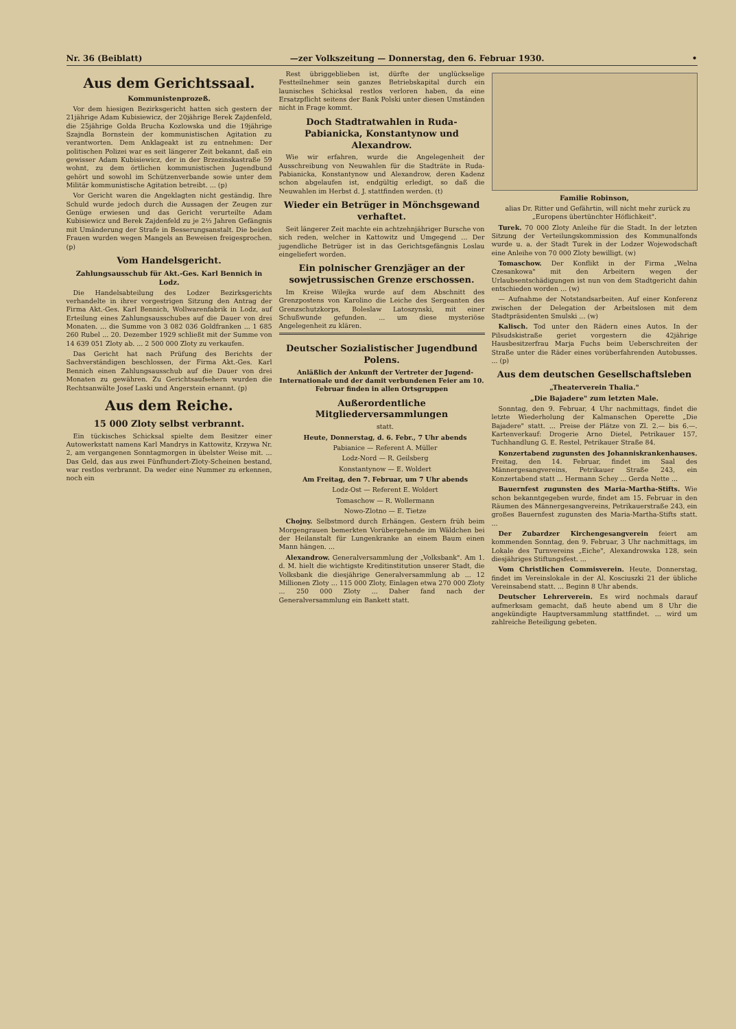Nr. 36 (Beiblatt) —zer Volkszeitung — Donnerstag, den 6. Februar 1930. •
Aus dem Gerichtssaal.
Kommunistenprozeß.
Vor dem hiesigen Bezirksgericht hatten sich gestern der 21jährige Adam Kubisiewicz, der 20jährige Berek Zajdenfeld, die 25jährige Golda Brucha Kozlowska und die 19jährige Szajndla Bornstein der kommunistischen Agitation zu verantworten. Dem Anklageakt ist zu entnehmen: Der politischen Polizei war es seit längerer Zeit bekannt, daß ein gewisser Adam Kubisiewicz, der in der Brzezinskastraße 59 wohnt, zu dem örtlichen kommunistischen Jugendbund gehört und sowohl im Schützenverbande sowie unter dem Militär kommunistische Agitation betreibt. ... (p)
Vor Gericht waren die Angeklagten nicht geständig. Ihre Schuld wurde jedoch durch die Aussagen der Zeugen zur Genüge erwiesen und das Gericht verurteilte Adam Kubisiewicz und Berek Zajdenfeld zu je 2½ Jahren Gefängnis mit Umänderung der Strafe in Besserungsanstalt. Die beiden Frauen wurden wegen Mangels an Beweisen freigesprochen. (p)
Vom Handelsgericht.
Zahlungsausschub für Akt.-Ges. Karl Bennich in Lodz.
Die Handelsabteilung des Lodzer Bezirksgerichts verhandelte in ihrer vorgestrigen Sitzung den Antrag der Firma Akt.-Ges. Karl Bennich, Wollwarenfabrik in Lodz, auf Erteilung eines Zahlungsausschubes auf die Dauer von drei Monaten. ... die Summe von 3 082 036 Goldfranken ... 1 685 260 Rubel ... 20. Dezember 1929 schließt mit der Summe von 14 639 051 Zloty ab. ... 2 500 000 Zloty zu verkaufen.
Das Gericht hat nach Prüfung des Berichts der Sachverständigen beschlossen, der Firma Akt.-Ges. Karl Bennich einen Zahlungsausschub auf die Dauer von drei Monaten zu gewähren. Zu Gerichtsaufsehern wurden die Rechtsanwälte Josef Laski und Angerstein ernannt. (p)
Aus dem Reiche.
15 000 Zloty selbst verbrannt.
Ein tückisches Schicksal spielte dem Besitzer einer Autowerkstatt namens Karl Mandrys in Kattowitz, Krzywa Nr. 2, am vergangenen Sonntagmorgen in übelster Weise mit. ... Das Geld, das aus zwei Fünfhundert-Zloty-Scheinen bestand, war restlos verbrannt. Da weder eine Nummer zu erkennen, noch ein
Rest übriggeblieben ist, dürfte der unglückselige Festteilnehmer sein ganzes Betriebskapital durch ein launisches Schicksal restlos verloren haben, da eine Ersatzpflicht seitens der Bank Polski unter diesen Umständen nicht in Frage kommt.
Doch Stadtratwahlen in Ruda-Pabianicka, Konstantynow und Alexandrow.
Wie wir erfahren, wurde die Angelegenheit der Ausschreibung von Neuwahlen für die Stadträte in Ruda-Pabianicka, Konstantynow und Alexandrow, deren Kadenz schon abgelaufen ist, endgültig erledigt, so daß die Neuwahlen im Herbst d. J. stattfinden werden. (t)
Wieder ein Betrüger in Mönchsgewand verhaftet.
Seit längerer Zeit machte ein achtzehnjähriger Bursche von sich reden, welcher in Kattowitz und Umgegend ... Der jugendliche Betrüger ist in das Gerichtsgefängnis Loslau eingeliefert worden.
Ein polnischer Grenzjäger an der sowjetrussischen Grenze erschossen.
Im Kreise Wilejka wurde auf dem Abschnitt des Grenzpostens von Karolino die Leiche des Sergeanten des Grenzschutzkorps, Boleslaw Latoszynski, mit einer Schußwunde gefunden. ... um diese mysteriöse Angelegenheit zu klären.
Deutscher Sozialistischer Jugendbund Polens.
Anläßlich der Ankunft der Vertreter der Jugend-Internationale und der damit verbundenen Feier am 10. Februar finden in allen Ortsgruppen
Außerordentliche Mitgliederversammlungen
statt.
Heute, Donnerstag, d. 6. Febr., 7 Uhr abends
Pabianice — Referent A. Müller
Lodz-Nord — R. Geilsberg
Konstantynow — E. Woldert
Am Freitag, den 7. Februar, um 7 Uhr abends
Lodz-Ost — Referent E. Woldert
Tomaschow — R. Wollermann
Nowo-Zlotno — E. Tietze
Chojny. Selbstmord durch Erhängen. Gestern früh beim Morgengrauen bemerkten Vorübergehende im Wäldchen bei der Heilanstalt für Lungenkranke an einem Baum einen Mann hängen. ...
Alexandrow. Generalversammlung der „Volksbank". Am 1. d. M. hielt die wichtigste Kreditinstitution unserer Stadt, die Volksbank die diesjährige Generalversammlung ab ... 12 Millionen Zloty ... 115 000 Zloty, Einlagen etwa 270 000 Zloty ... 250 000 Zloty ... Daher fand nach der Generalversammlung ein Bankett statt.
Familie Robinson,
alias Dr. Ritter und Gefährtin, will nicht mehr zurück zu „Europens übertünchter Höflichkeit".
Turek. 70 000 Zloty Anleihe für die Stadt. In der letzten Sitzung der Verteilungskommission des Kommunalfonds wurde u. a. der Stadt Turek in der Lodzer Wojewodschaft eine Anleihe von 70 000 Zloty bewilligt. (w)
Tomaschow. Der Konflikt in der Firma „Welna Czesankowa" mit den Arbeitern wegen der Urlaubsentschädigungen ist nun von dem Stadtgericht dahin entschieden worden ... (w)
— Aufnahme der Notstandsarbeiten. Auf einer Konferenz zwischen der Delegation der Arbeitslosen mit dem Stadtpräsidenten Smulski ... (w)
Kalisch. Tod unter den Rädern eines Autos. In der Pilsudskistraße geriet vorgestern die 42jährige Hausbesitzerfrau Marja Fuchs beim Ueberschreiten der Straße unter die Räder eines vorüberfahrenden Autobusses. ... (p)
Aus dem deutschen Gesellschaftsleben
„Theaterverein Thalia."
„Die Bajadere" zum letzten Male.
Sonntag, den 9. Februar, 4 Uhr nachmittags, findet die letzte Wiederholung der Kalmanschen Operette „Die Bajadere" statt. ... Preise der Plätze von Zl. 2.— bis 6.—. Kartenverkauf: Drogerie Arno Dietel, Petrikauer 157, Tuchhandlung G. E. Restel, Petrikauer Straße 84.
Konzertabend zugunsten des Johanniskrankenhauses. Freitag, den 14. Februar, findet im Saal des Männergesangvereins, Petrikauer Straße 243, ein Konzertabend statt ... Hermann Schey ... Gerda Nette ...
Bauernfest zugunsten des Maria-Martha-Stifts. Wie schon bekanntgegeben wurde, findet am 15. Februar in den Räumen des Männergesangvereins, Petrikauerstraße 243, ein großes Bauernfest zugunsten des Maria-Martha-Stifts statt. ...
Der Zubardzer Kirchengesangverein feiert am kommenden Sonntag, den 9. Februar, 3 Uhr nachmittags, im Lokale des Turnvereins „Eiche", Alexandrowska 128, sein diesjähriges Stiftungsfest. ...
Vom Christlichen Commisverein. Heute, Donnerstag, findet im Vereinslokale in der Al. Kosciuszki 21 der übliche Vereinsabend statt. ... Beginn 8 Uhr abends.
Deutscher Lehrerverein. Es wird nochmals darauf aufmerksam gemacht, daß heute abend um 8 Uhr die angekündigte Hauptversammlung stattfindet. ... wird um zahlreiche Beteiligung gebeten.